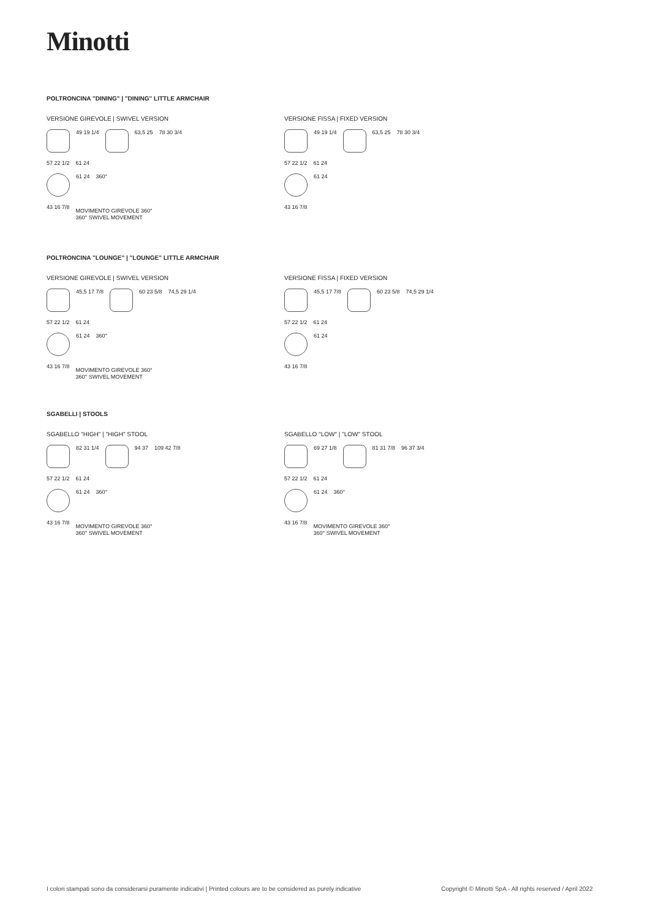Minotti
POLTRONCINA "DINING" | "DINING" LITTLE ARMCHAIR
VERSIONE GIREVOLE | SWIVEL VERSION
49 19 1/4 63,5 25 78 30 3/4
57 22 1/2 61 24
61 24 360°
43 16 7/8
MOVIMENTO GIREVOLE 360°
360° SWIVEL MOVEMENT
VERSIONE FISSA | FIXED VERSION
49 19 1/4 63,5 25 78 30 3/4
57 22 1/2 61 24
61 24
43 16 7/8
POLTRONCINA "LOUNGE" | "LOUNGE" LITTLE ARMCHAIR
VERSIONE GIREVOLE | SWIVEL VERSION
45,5 17 7/8 60 23 5/8 74,5 29 1/4
57 22 1/2 61 24
61 24 360°
43 16 7/8
MOVIMENTO GIREVOLE 360°
360° SWIVEL MOVEMENT
VERSIONE FISSA | FIXED VERSION
45,5 17 7/8 60 23 5/8 74,5 29 1/4
57 22 1/2 61 24
61 24
43 16 7/8
SGABELLI | STOOLS
SGABELLO "HIGH" | "HIGH" STOOL
82 31 1/4 94 37 109 42 7/8
57 22 1/2 61 24
61 24 360°
43 16 7/8
MOVIMENTO GIREVOLE 360°
360° SWIVEL MOVEMENT
SGABELLO "LOW" | "LOW" STOOL
69 27 1/8 81 31 7/8 96 37 3/4
57 22 1/2 61 24
61 24 360°
43 16 7/8
MOVIMENTO GIREVOLE 360°
360° SWIVEL MOVEMENT
I colori stampati sono da considerarsi puramente indicativi | Printed colours are to be considered as purely indicative
Copyright © Minotti SpA - All rights reserved / April 2022